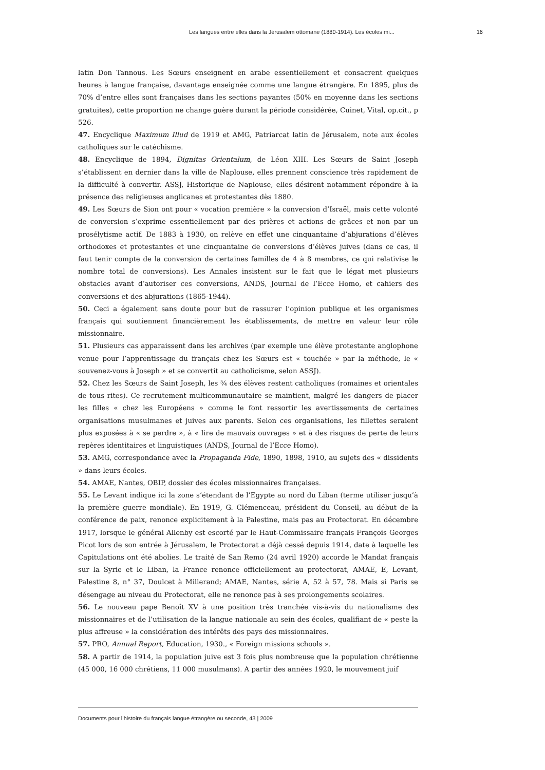Les langues entre elles dans la Jérusalem ottomane (1880-1914). Les écoles mi... 16
latin Don Tannous. Les Sœurs enseignent en arabe essentiellement et consacrent quelques heures à langue française, davantage enseignée comme une langue étrangère. En 1895, plus de 70% d’entre elles sont françaises dans les sections payantes (50% en moyenne dans les sections gratuites), cette proportion ne change guère durant la période considérée, Cuinet, Vital, op.cit., p 526.
47. Encyclique Maximum Illud de 1919 et AMG, Patriarcat latin de Jérusalem, note aux écoles catholiques sur le catéchisme.
48. Encyclique de 1894, Dignitas Orientalum, de Léon XIII. Les Sœurs de Saint Joseph s’établissent en dernier dans la ville de Naplouse, elles prennent conscience très rapidement de la difficulté à convertir. ASSJ, Historique de Naplouse, elles désirent notamment répondre à la présence des religieuses anglicanes et protestantes dès 1880.
49. Les Sœurs de Sion ont pour « vocation première » la conversion d’Israël, mais cette volonté de conversion s’exprime essentiellement par des prières et actions de grâces et non par un prosélytisme actif. De 1883 à 1930, on relève en effet une cinquantaine d’abjurations d’élèves orthodoxes et protestantes et une cinquantaine de conversions d’élèves juives (dans ce cas, il faut tenir compte de la conversion de certaines familles de 4 à 8 membres, ce qui relativise le nombre total de conversions). Les Annales insistent sur le fait que le légat met plusieurs obstacles avant d’autoriser ces conversions, ANDS, Journal de l’Ecce Homo, et cahiers des conversions et des abjurations (1865-1944).
50. Ceci a également sans doute pour but de rassurer l’opinion publique et les organismes français qui soutiennent financièrement les établissements, de mettre en valeur leur rôle missionnaire.
51. Plusieurs cas apparaissent dans les archives (par exemple une élève protestante anglophone venue pour l’apprentissage du français chez les Sœurs est « touchée » par la méthode, le « souvenez-vous à Joseph » et se convertit au catholicisme, selon ASSJ).
52. Chez les Sœurs de Saint Joseph, les ¾ des élèves restent catholiques (romaines et orientales de tous rites). Ce recrutement multicommunautaire se maintient, malgré les dangers de placer les filles « chez les Européens » comme le font ressortir les avertissements de certaines organisations musulmanes et juives aux parents. Selon ces organisations, les fillettes seraient plus exposées à « se perdre », à « lire de mauvais ouvrages » et à des risques de perte de leurs repères identitaires et linguistiques (ANDS, Journal de l’Ecce Homo).
53. AMG, correspondance avec la Propaganda Fide, 1890, 1898, 1910, au sujets des « dissidents » dans leurs écoles.
54. AMAE, Nantes, OBIP, dossier des écoles missionnaires françaises.
55. Le Levant indique ici la zone s’étendant de l’Egypte au nord du Liban (terme utiliser jusqu’à la première guerre mondiale). En 1919, G. Clémenceau, président du Conseil, au début de la conférence de paix, renonce explicitement à la Palestine, mais pas au Protectorat. En décembre 1917, lorsque le général Allenby est escorté par le Haut-Commissaire français François Georges Picot lors de son entrée à Jérusalem, le Protectorat a déjà cessé depuis 1914, date à laquelle les Capitulations ont été abolies. Le traité de San Remo (24 avril 1920) accorde le Mandat français sur la Syrie et le Liban, la France renonce officiellement au protectorat, AMAE, E, Levant, Palestine 8, n° 37, Doulcet à Millerand; AMAE, Nantes, série A, 52 à 57, 78. Mais si Paris se désengage au niveau du Protectorat, elle ne renonce pas à ses prolongements scolaires.
56. Le nouveau pape Benoît XV à une position très tranchée vis-à-vis du nationalisme des missionnaires et de l’utilisation de la langue nationale au sein des écoles, qualifiant de « peste la plus affreuse » la considération des intérêts des pays des missionnaires.
57. PRO, Annual Report, Education, 1930., « Foreign missions schools ».
58. A partir de 1914, la population juive est 3 fois plus nombreuse que la population chrétienne (45 000, 16 000 chrétiens, 11 000 musulmans). A partir des années 1920, le mouvement juif
Documents pour l’histoire du français langue étrangère ou seconde, 43 | 2009